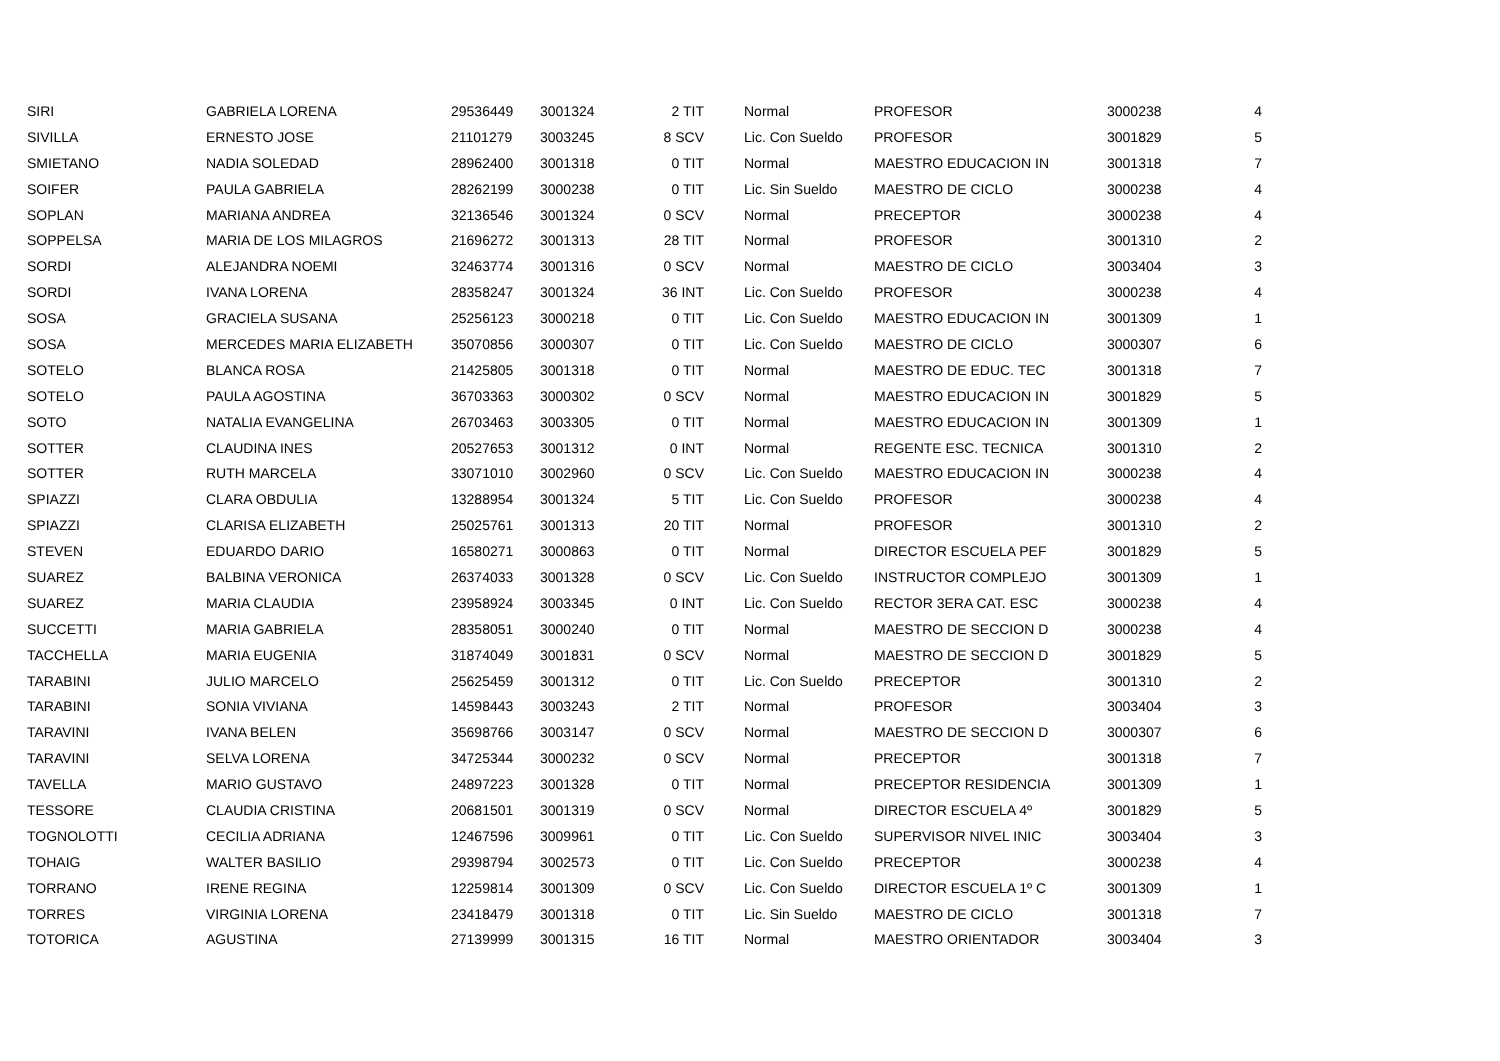| SIRI | GABRIELA LORENA | 29536449 | 3001324 | 2 TIT | | Normal | PROFESOR | 3000238 | 4 |
| SIVILLA | ERNESTO JOSE | 21101279 | 3003245 | 8 SCV | | Lic. Con Sueldo | PROFESOR | 3001829 | 5 |
| SMIETANO | NADIA SOLEDAD | 28962400 | 3001318 | 0 TIT | | Normal | MAESTRO EDUCACION IN | 3001318 | 7 |
| SOIFER | PAULA GABRIELA | 28262199 | 3000238 | 0 TIT | | Lic. Sin Sueldo | MAESTRO DE CICLO | 3000238 | 4 |
| SOPLAN | MARIANA ANDREA | 32136546 | 3001324 | 0 SCV | | Normal | PRECEPTOR | 3000238 | 4 |
| SOPPELSA | MARIA DE LOS MILAGROS | 21696272 | 3001313 | 28 TIT | | Normal | PROFESOR | 3001310 | 2 |
| SORDI | ALEJANDRA NOEMI | 32463774 | 3001316 | 0 SCV | | Normal | MAESTRO DE CICLO | 3003404 | 3 |
| SORDI | IVANA LORENA | 28358247 | 3001324 | 36 INT | | Lic. Con Sueldo | PROFESOR | 3000238 | 4 |
| SOSA | GRACIELA SUSANA | 25256123 | 3000218 | 0 TIT | | Lic. Con Sueldo | MAESTRO EDUCACION IN | 3001309 | 1 |
| SOSA | MERCEDES MARIA ELIZABETH | 35070856 | 3000307 | 0 TIT | | Lic. Con Sueldo | MAESTRO DE CICLO | 3000307 | 6 |
| SOTELO | BLANCA ROSA | 21425805 | 3001318 | 0 TIT | | Normal | MAESTRO DE EDUC. TEC | 3001318 | 7 |
| SOTELO | PAULA AGOSTINA | 36703363 | 3000302 | 0 SCV | | Normal | MAESTRO EDUCACION IN | 3001829 | 5 |
| SOTO | NATALIA EVANGELINA | 26703463 | 3003305 | 0 TIT | | Normal | MAESTRO EDUCACION IN | 3001309 | 1 |
| SOTTER | CLAUDINA INES | 20527653 | 3001312 | 0 INT | | Normal | REGENTE ESC. TECNICA | 3001310 | 2 |
| SOTTER | RUTH MARCELA | 33071010 | 3002960 | 0 SCV | | Lic. Con Sueldo | MAESTRO EDUCACION IN | 3000238 | 4 |
| SPIAZZI | CLARA OBDULIA | 13288954 | 3001324 | 5 TIT | | Lic. Con Sueldo | PROFESOR | 3000238 | 4 |
| SPIAZZI | CLARISA ELIZABETH | 25025761 | 3001313 | 20 TIT | | Normal | PROFESOR | 3001310 | 2 |
| STEVEN | EDUARDO DARIO | 16580271 | 3000863 | 0 TIT | | Normal | DIRECTOR ESCUELA PEF | 3001829 | 5 |
| SUAREZ | BALBINA VERONICA | 26374033 | 3001328 | 0 SCV | | Lic. Con Sueldo | INSTRUCTOR COMPLEJO | 3001309 | 1 |
| SUAREZ | MARIA CLAUDIA | 23958924 | 3003345 | 0 INT | | Lic. Con Sueldo | RECTOR 3ERA CAT. ESC | 3000238 | 4 |
| SUCCETTI | MARIA GABRIELA | 28358051 | 3000240 | 0 TIT | | Normal | MAESTRO DE SECCION D | 3000238 | 4 |
| TACCHELLA | MARIA EUGENIA | 31874049 | 3001831 | 0 SCV | | Normal | MAESTRO DE SECCION D | 3001829 | 5 |
| TARABINI | JULIO MARCELO | 25625459 | 3001312 | 0 TIT | | Lic. Con Sueldo | PRECEPTOR | 3001310 | 2 |
| TARABINI | SONIA VIVIANA | 14598443 | 3003243 | 2 TIT | | Normal | PROFESOR | 3003404 | 3 |
| TARAVINI | IVANA BELEN | 35698766 | 3003147 | 0 SCV | | Normal | MAESTRO DE SECCION D | 3000307 | 6 |
| TARAVINI | SELVA LORENA | 34725344 | 3000232 | 0 SCV | | Normal | PRECEPTOR | 3001318 | 7 |
| TAVELLA | MARIO GUSTAVO | 24897223 | 3001328 | 0 TIT | | Normal | PRECEPTOR RESIDENCIA | 3001309 | 1 |
| TESSORE | CLAUDIA CRISTINA | 20681501 | 3001319 | 0 SCV | | Normal | DIRECTOR ESCUELA 4º | 3001829 | 5 |
| TOGNOLOTTI | CECILIA ADRIANA | 12467596 | 3009961 | 0 TIT | | Lic. Con Sueldo | SUPERVISOR NIVEL INIC | 3003404 | 3 |
| TOHAIG | WALTER BASILIO | 29398794 | 3002573 | 0 TIT | | Lic. Con Sueldo | PRECEPTOR | 3000238 | 4 |
| TORRANO | IRENE REGINA | 12259814 | 3001309 | 0 SCV | | Lic. Con Sueldo | DIRECTOR ESCUELA 1º C | 3001309 | 1 |
| TORRES | VIRGINIA LORENA | 23418479 | 3001318 | 0 TIT | | Lic. Sin Sueldo | MAESTRO DE CICLO | 3001318 | 7 |
| TOTORICA | AGUSTINA | 27139999 | 3001315 | 16 TIT | | Normal | MAESTRO ORIENTADOR | 3003404 | 3 |